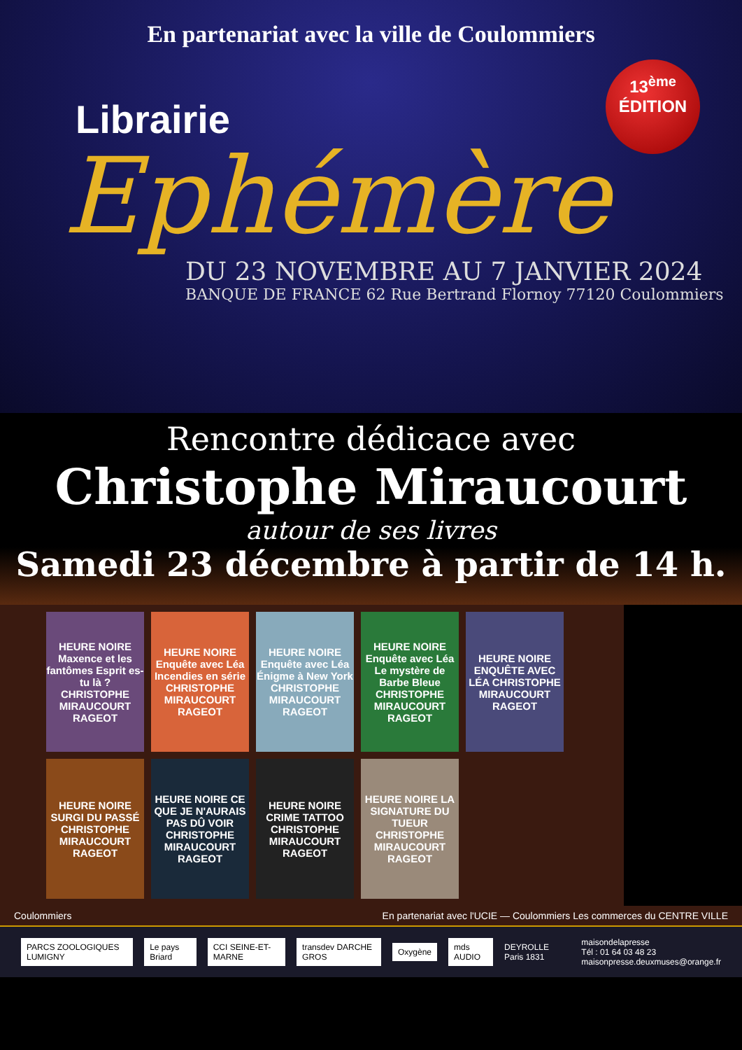En partenariat avec la ville de Coulommiers
13<sup>ème</sup>
ÉDITION
Librairie
Ephémère
DU 23 NOVEMBRE AU 7 JANVIER 2024
BANQUE DE FRANCE 62 Rue Bertrand Flornoy 77120 Coulommiers
Rencontre dédicace avec
Christophe Miraucourt
autour de ses livres
Samedi 23 décembre à partir de 14 h.
HEURE NOIRE Maxence et les fantômes Esprit es-tu là ? CHRISTOPHE MIRAUCOURT RAGEOT
HEURE NOIRE Enquête avec Léa Incendies en série CHRISTOPHE MIRAUCOURT RAGEOT
HEURE NOIRE Enquête avec Léa Énigme à New York CHRISTOPHE MIRAUCOURT RAGEOT
HEURE NOIRE Enquête avec Léa Le mystère de Barbe Bleue CHRISTOPHE MIRAUCOURT RAGEOT
HEURE NOIRE ENQUÊTE AVEC LÉA CHRISTOPHE MIRAUCOURT RAGEOT
HEURE NOIRE SURGI DU PASSÉ CHRISTOPHE MIRAUCOURT RAGEOT
HEURE NOIRE CE QUE JE N'AURAIS PAS DÛ VOIR CHRISTOPHE MIRAUCOURT RAGEOT
HEURE NOIRE CRIME TATTOO CHRISTOPHE MIRAUCOURT RAGEOT
HEURE NOIRE LA SIGNATURE DU TUEUR CHRISTOPHE MIRAUCOURT RAGEOT
Coulommiers En partenariat avec l'UCIE — Coulommiers Les commerces du CENTRE VILLE
PARCS ZOOLOGIQUES LUMIGNY Le pays Briard CCI SEINE-ET-MARNE transdev DARCHE GROS Oxygène mds AUDIO DEYROLLE Paris 1831 maisondelapresse
Tél : 01 64 03 48 23
maisonpresse.deuxmuses@orange.fr